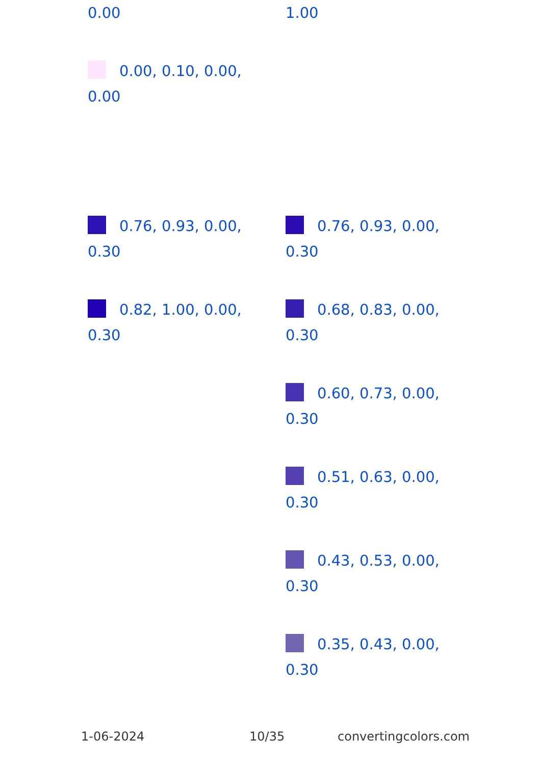0.00 1.00
0.00, 0.10, 0.00, 0.00
0.76, 0.93, 0.00, 0.30
0.76, 0.93, 0.00, 0.30
0.82, 1.00, 0.00, 0.30
0.68, 0.83, 0.00, 0.30
0.60, 0.73, 0.00, 0.30
0.51, 0.63, 0.00, 0.30
0.43, 0.53, 0.00, 0.30
0.35, 0.43, 0.00, 0.30
1-06-2024 10/35 convertingcolors.com